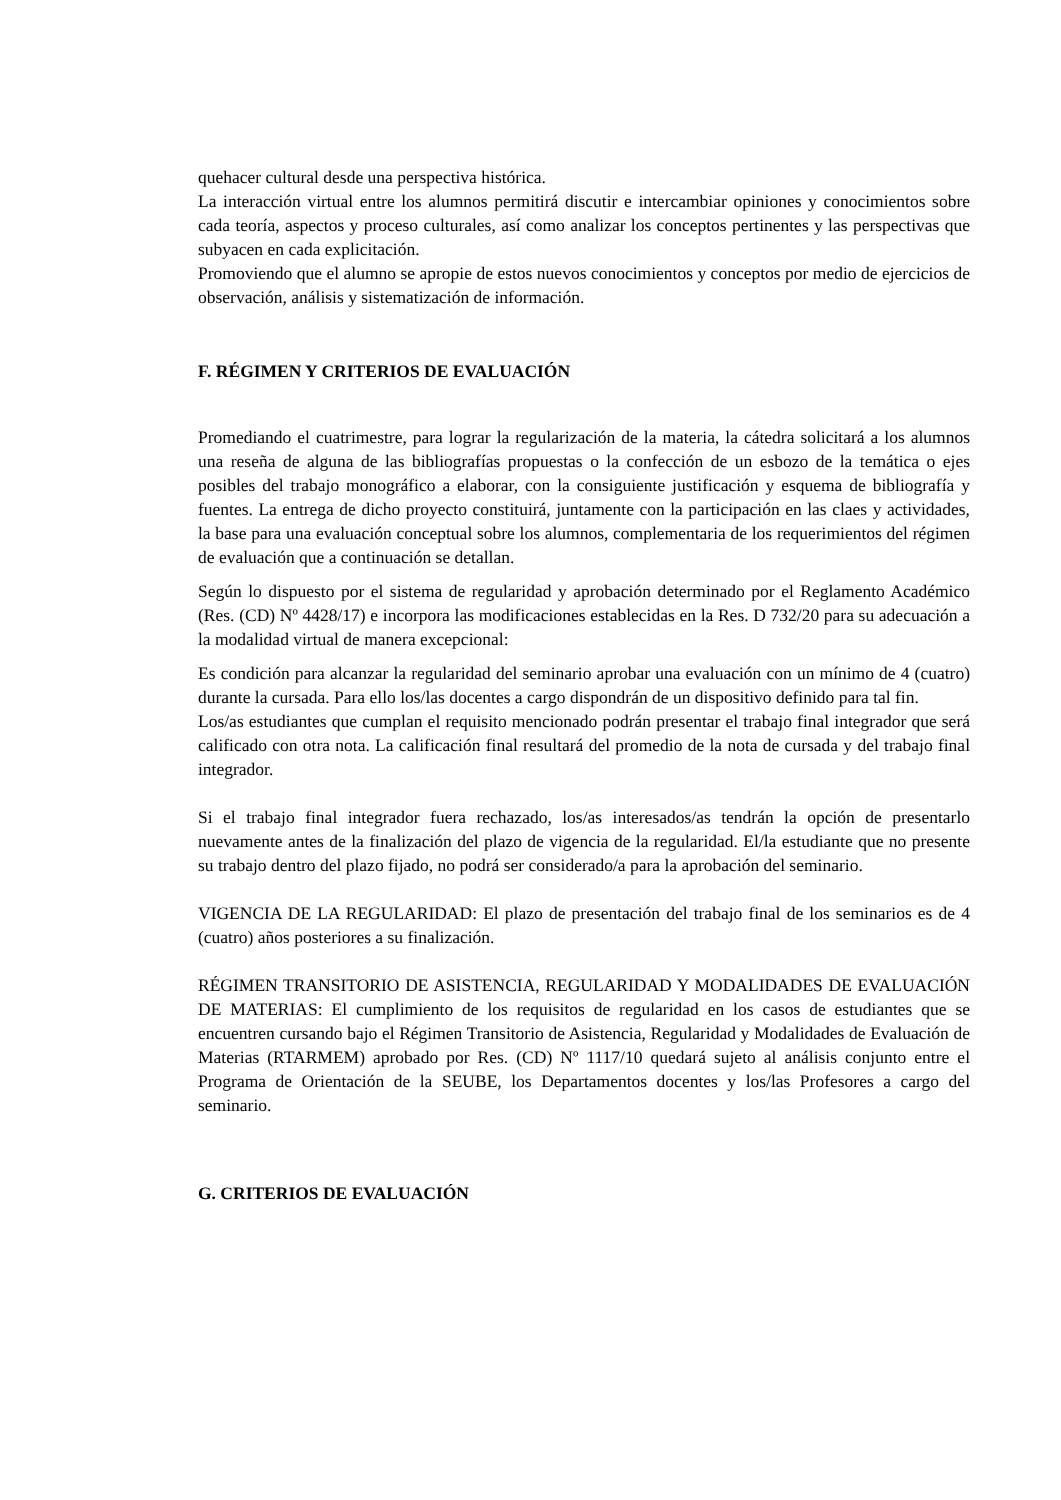quehacer cultural desde una perspectiva histórica.
La interacción virtual entre los alumnos permitirá discutir e intercambiar opiniones y conocimientos sobre cada teoría, aspectos y proceso culturales, así como analizar los conceptos pertinentes y las perspectivas que subyacen en cada explicitación.
Promoviendo que el alumno se apropie de estos nuevos conocimientos y conceptos por medio de ejercicios de observación, análisis y sistematización de información.
F. RÉGIMEN Y CRITERIOS DE EVALUACIÓN
Promediando el cuatrimestre, para lograr la regularización de la materia, la cátedra solicitará a los alumnos una reseña de alguna de las bibliografías propuestas o la confección de un esbozo de la temática o ejes posibles del trabajo monográfico a elaborar, con la consiguiente justificación y esquema de bibliografía y fuentes. La entrega de dicho proyecto constituirá, juntamente con la participación en las claes y actividades, la base para una evaluación conceptual sobre los alumnos, complementaria de los requerimientos del régimen de evaluación que a continuación se detallan.
Según lo dispuesto por el sistema de regularidad y aprobación determinado por el Reglamento Académico (Res. (CD) Nº 4428/17) e incorpora las modificaciones establecidas en la Res. D 732/20 para su adecuación a la modalidad virtual de manera excepcional:
Es condición para alcanzar la regularidad del seminario aprobar una evaluación con un mínimo de 4 (cuatro) durante la cursada. Para ello los/las docentes a cargo dispondrán de un dispositivo definido para tal fin.
Los/as estudiantes que cumplan el requisito mencionado podrán presentar el trabajo final integrador que será calificado con otra nota. La calificación final resultará del promedio de la nota de cursada y del trabajo final integrador.
Si el trabajo final integrador fuera rechazado, los/as interesados/as tendrán la opción de presentarlo nuevamente antes de la finalización del plazo de vigencia de la regularidad. El/la estudiante que no presente su trabajo dentro del plazo fijado, no podrá ser considerado/a para la aprobación del seminario.
VIGENCIA DE LA REGULARIDAD: El plazo de presentación del trabajo final de los seminarios es de 4 (cuatro) años posteriores a su finalización.
RÉGIMEN TRANSITORIO DE ASISTENCIA, REGULARIDAD Y MODALIDADES DE EVALUACIÓN DE MATERIAS: El cumplimiento de los requisitos de regularidad en los casos de estudiantes que se encuentren cursando bajo el Régimen Transitorio de Asistencia, Regularidad y Modalidades de Evaluación de Materias (RTARMEM) aprobado por Res. (CD) Nº 1117/10 quedará sujeto al análisis conjunto entre el Programa de Orientación de la SEUBE, los Departamentos docentes y los/las Profesores a cargo del seminario.
G. CRITERIOS DE EVALUACIÓN